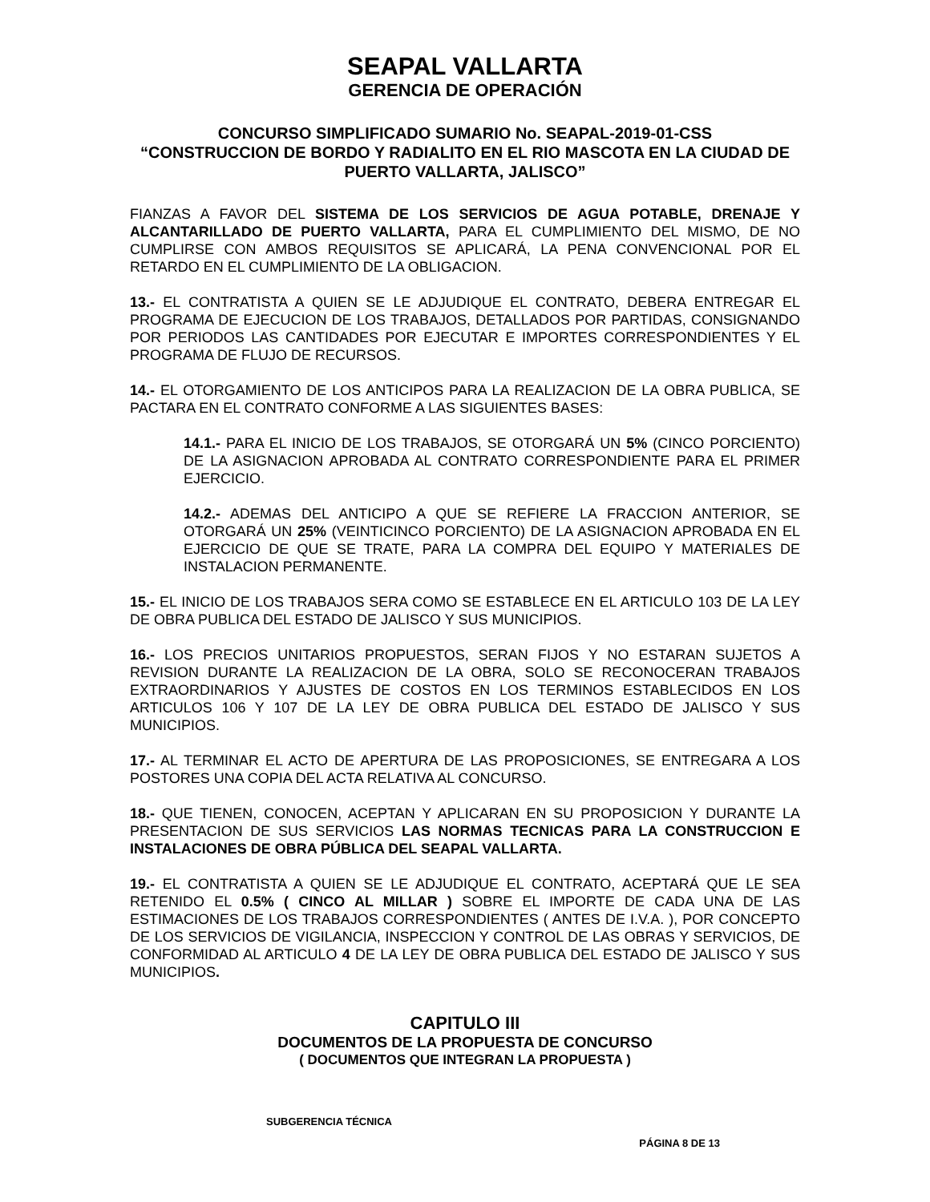SEAPAL VALLARTA
GERENCIA DE OPERACIÓN
CONCURSO SIMPLIFICADO SUMARIO No. SEAPAL-2019-01-CSS
“CONSTRUCCION DE BORDO Y RADIALITO EN EL RIO MASCOTA EN LA CIUDAD DE PUERTO VALLARTA, JALISCO”
FIANZAS A FAVOR DEL SISTEMA DE LOS SERVICIOS DE AGUA POTABLE, DRENAJE Y ALCANTARILLADO DE PUERTO VALLARTA, PARA EL CUMPLIMIENTO DEL MISMO, DE NO CUMPLIRSE CON AMBOS REQUISITOS SE APLICARÁ, LA PENA CONVENCIONAL POR EL RETARDO EN EL CUMPLIMIENTO DE LA OBLIGACION.
13.- EL CONTRATISTA A QUIEN SE LE ADJUDIQUE EL CONTRATO, DEBERA ENTREGAR EL PROGRAMA DE EJECUCION DE LOS TRABAJOS, DETALLADOS POR PARTIDAS, CONSIGNANDO POR PERIODOS LAS CANTIDADES POR EJECUTAR E IMPORTES CORRESPONDIENTES Y EL PROGRAMA DE FLUJO DE RECURSOS.
14.- EL OTORGAMIENTO DE LOS ANTICIPOS PARA LA REALIZACION DE LA OBRA PUBLICA, SE PACTARA EN EL CONTRATO CONFORME A LAS SIGUIENTES BASES:
14.1.- PARA EL INICIO DE LOS TRABAJOS, SE OTORGARÁ UN 5% (CINCO PORCIENTO) DE LA ASIGNACION APROBADA AL CONTRATO CORRESPONDIENTE PARA EL PRIMER EJERCICIO.
14.2.- ADEMAS DEL ANTICIPO A QUE SE REFIERE LA FRACCION ANTERIOR, SE OTORGARÁ UN 25% (VEINTICINCO PORCIENTO) DE LA ASIGNACION APROBADA EN EL EJERCICIO DE QUE SE TRATE, PARA LA COMPRA DEL EQUIPO Y MATERIALES DE INSTALACION PERMANENTE.
15.- EL INICIO DE LOS TRABAJOS SERA COMO SE ESTABLECE EN EL ARTICULO 103 DE LA LEY DE OBRA PUBLICA DEL ESTADO DE JALISCO Y SUS MUNICIPIOS.
16.- LOS PRECIOS UNITARIOS PROPUESTOS, SERAN FIJOS Y NO ESTARAN SUJETOS A REVISION DURANTE LA REALIZACION DE LA OBRA, SOLO SE RECONOCERAN TRABAJOS EXTRAORDINARIOS Y AJUSTES DE COSTOS EN LOS TERMINOS ESTABLECIDOS EN LOS ARTICULOS 106 Y 107 DE LA LEY DE OBRA PUBLICA DEL ESTADO DE JALISCO Y SUS MUNICIPIOS.
17.- AL TERMINAR EL ACTO DE APERTURA DE LAS PROPOSICIONES, SE ENTREGARA A LOS POSTORES UNA COPIA DEL ACTA RELATIVA AL CONCURSO.
18.- QUE TIENEN, CONOCEN, ACEPTAN Y APLICARAN EN SU PROPOSICION Y DURANTE LA PRESENTACION DE SUS SERVICIOS LAS NORMAS TECNICAS PARA LA CONSTRUCCION E INSTALACIONES DE OBRA PÚBLICA DEL SEAPAL VALLARTA.
19.- EL CONTRATISTA A QUIEN SE LE ADJUDIQUE EL CONTRATO, ACEPTARÁ QUE LE SEA RETENIDO EL 0.5% ( CINCO AL MILLAR ) SOBRE EL IMPORTE DE CADA UNA DE LAS ESTIMACIONES DE LOS TRABAJOS CORRESPONDIENTES ( ANTES DE I.V.A. ), POR CONCEPTO DE LOS SERVICIOS DE VIGILANCIA, INSPECCION Y CONTROL DE LAS OBRAS Y SERVICIOS, DE CONFORMIDAD AL ARTICULO 4 DE LA LEY DE OBRA PUBLICA DEL ESTADO DE JALISCO Y SUS MUNICIPIOS.
CAPITULO III
DOCUMENTOS DE LA PROPUESTA DE CONCURSO
( DOCUMENTOS QUE INTEGRAN LA PROPUESTA )
SUBGERENCIA TÉCNICA
PÁGINA 8 DE 13